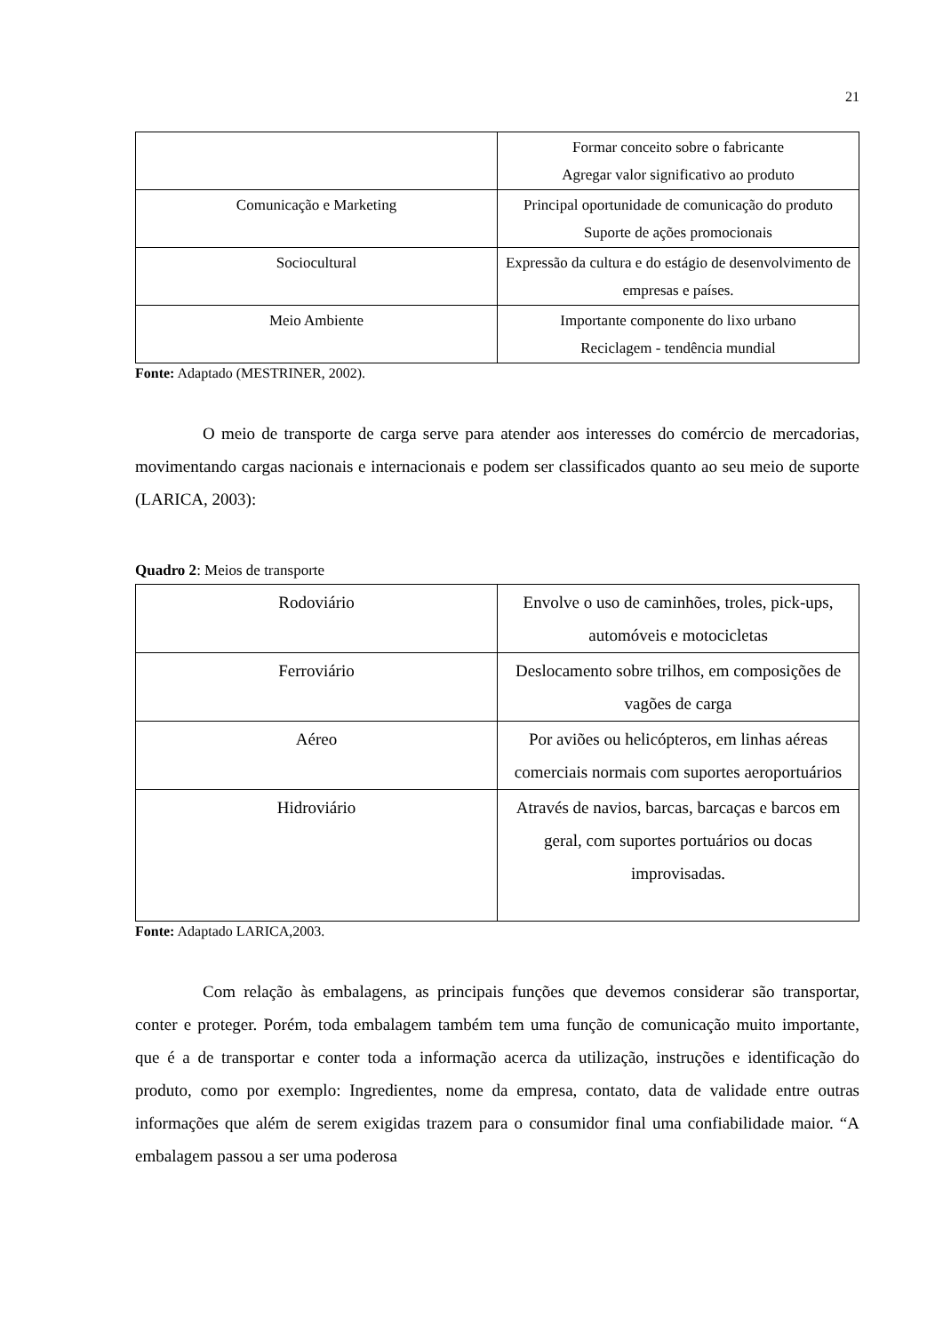21
| | Formar conceito sobre o fabricante Agregar valor significativo ao produto |
| Comunicação e Marketing | Principal oportunidade de comunicação do produto Suporte de ações promocionais |
| Sociocultural | Expressão da cultura e do estágio de desenvolvimento de empresas e países. |
| Meio Ambiente | Importante componente do lixo urbano Reciclagem - tendência mundial |
Fonte: Adaptado (MESTRINER, 2002).
O meio de transporte de carga serve para atender aos interesses do comércio de mercadorias, movimentando cargas nacionais e internacionais e podem ser classificados quanto ao seu meio de suporte (LARICA, 2003):
Quadro 2: Meios de transporte
| Rodoviário | Envolve o uso de caminhões, troles, pick-ups, automóveis e motocicletas |
| Ferroviário | Deslocamento sobre trilhos, em composições de vagões de carga |
| Aéreo | Por aviões ou helicópteros, em linhas aéreas comerciais normais com suportes aeroportuários |
| Hidroviário | Através de navios, barcas, barcaças e barcos em geral, com suportes portuários ou docas improvisadas. |
Fonte: Adaptado LARICA,2003.
Com relação às embalagens, as principais funções que devemos considerar são transportar, conter e proteger. Porém, toda embalagem também tem uma função de comunicação muito importante, que é a de transportar e conter toda a informação acerca da utilização, instruções e identificação do produto, como por exemplo: Ingredientes, nome da empresa, contato, data de validade entre outras informações que além de serem exigidas trazem para o consumidor final uma confiabilidade maior. “A embalagem passou a ser uma poderosa